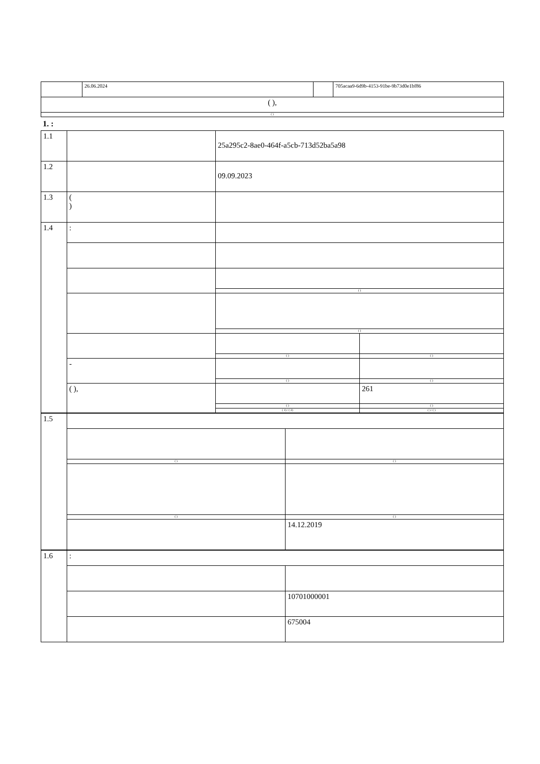| | 26.06.2024 | | 705acaa9-6d9b-4153-91be-9b73d0e1bf86 |
| ( ), | | | |
| ( ) | | | |
1. :
| 1.1 | | 25a295c2-8ae0-464f-a5cb-713d52ba5a98 | |
| 1.2 | | 09.09.2023 | |
| 1.3 | ( ) | | |
| 1.4 | : | | |
| | | ( ) | |
| | | ( ) | |
| | | ( ) | ( ) |
| | - | | |
| | | ( ) | ( ) |
| | ( ), | | 261 |
| | | ( ) | ( ) |
| | | ( 1) / ( 2) | ( ) / ( ) |
| 1.5 | | |
| | ( ) | ( ) |
| | ( ) | ( ) |
| | | 14.12.2019 |
| 1.6 | : | |
| | | 10701000001 |
| | | 675004 |